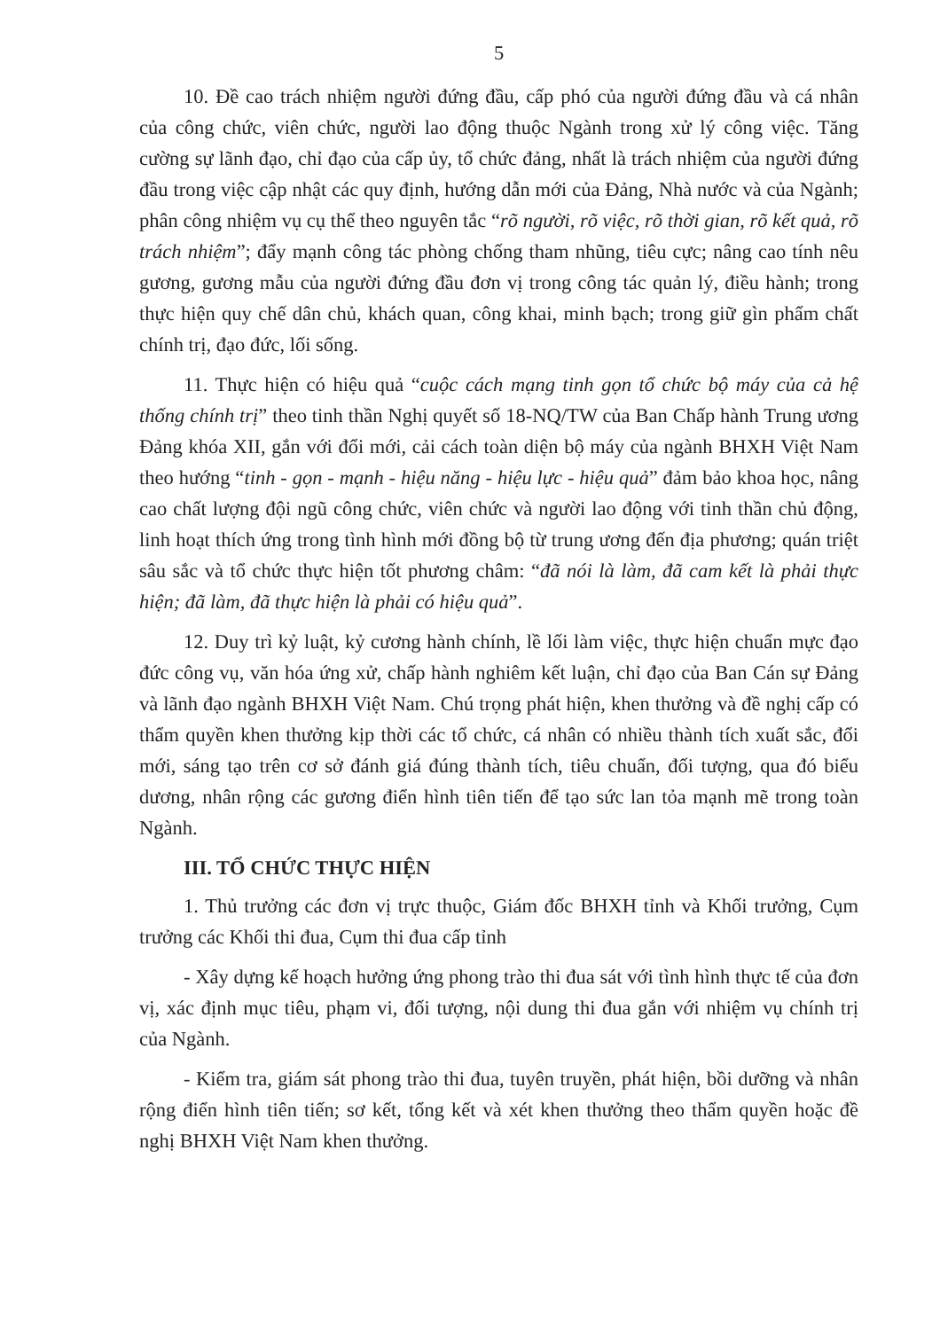5
10. Đề cao trách nhiệm người đứng đầu, cấp phó của người đứng đầu và cá nhân của công chức, viên chức, người lao động thuộc Ngành trong xử lý công việc. Tăng cường sự lãnh đạo, chỉ đạo của cấp ủy, tổ chức đảng, nhất là trách nhiệm của người đứng đầu trong việc cập nhật các quy định, hướng dẫn mới của Đảng, Nhà nước và của Ngành; phân công nhiệm vụ cụ thể theo nguyên tắc “rõ người, rõ việc, rõ thời gian, rõ kết quả, rõ trách nhiệm”; đẩy mạnh công tác phòng chống tham nhũng, tiêu cực; nâng cao tính nêu gương, gương mẫu của người đứng đầu đơn vị trong công tác quản lý, điều hành; trong thực hiện quy chế dân chủ, khách quan, công khai, minh bạch; trong giữ gìn phẩm chất chính trị, đạo đức, lối sống.
11. Thực hiện có hiệu quả “cuộc cách mạng tinh gọn tổ chức bộ máy của cả hệ thống chính trị” theo tinh thần Nghị quyết số 18-NQ/TW của Ban Chấp hành Trung ương Đảng khóa XII, gắn với đổi mới, cải cách toàn diện bộ máy của ngành BHXH Việt Nam theo hướng “tinh - gọn - mạnh - hiệu năng - hiệu lực - hiệu quả” đảm bảo khoa học, nâng cao chất lượng đội ngũ công chức, viên chức và người lao động với tinh thần chủ động, linh hoạt thích ứng trong tình hình mới đồng bộ từ trung ương đến địa phương; quán triệt sâu sắc và tổ chức thực hiện tốt phương châm: “đã nói là làm, đã cam kết là phải thực hiện; đã làm, đã thực hiện là phải có hiệu quả”.
12. Duy trì kỷ luật, kỷ cương hành chính, lề lối làm việc, thực hiện chuẩn mực đạo đức công vụ, văn hóa ứng xử, chấp hành nghiêm kết luận, chỉ đạo của Ban Cán sự Đảng và lãnh đạo ngành BHXH Việt Nam. Chú trọng phát hiện, khen thưởng và đề nghị cấp có thẩm quyền khen thưởng kịp thời các tổ chức, cá nhân có nhiều thành tích xuất sắc, đổi mới, sáng tạo trên cơ sở đánh giá đúng thành tích, tiêu chuẩn, đối tượng, qua đó biểu dương, nhân rộng các gương điển hình tiên tiến để tạo sức lan tỏa mạnh mẽ trong toàn Ngành.
III. TỔ CHỨC THỰC HIỆN
1. Thủ trưởng các đơn vị trực thuộc, Giám đốc BHXH tỉnh và Khối trưởng, Cụm trưởng các Khối thi đua, Cụm thi đua cấp tỉnh
- Xây dựng kế hoạch hưởng ứng phong trào thi đua sát với tình hình thực tế của đơn vị, xác định mục tiêu, phạm vi, đối tượng, nội dung thi đua gắn với nhiệm vụ chính trị của Ngành.
- Kiểm tra, giám sát phong trào thi đua, tuyên truyền, phát hiện, bồi dưỡng và nhân rộng điển hình tiên tiến; sơ kết, tổng kết và xét khen thưởng theo thẩm quyền hoặc đề nghị BHXH Việt Nam khen thưởng.